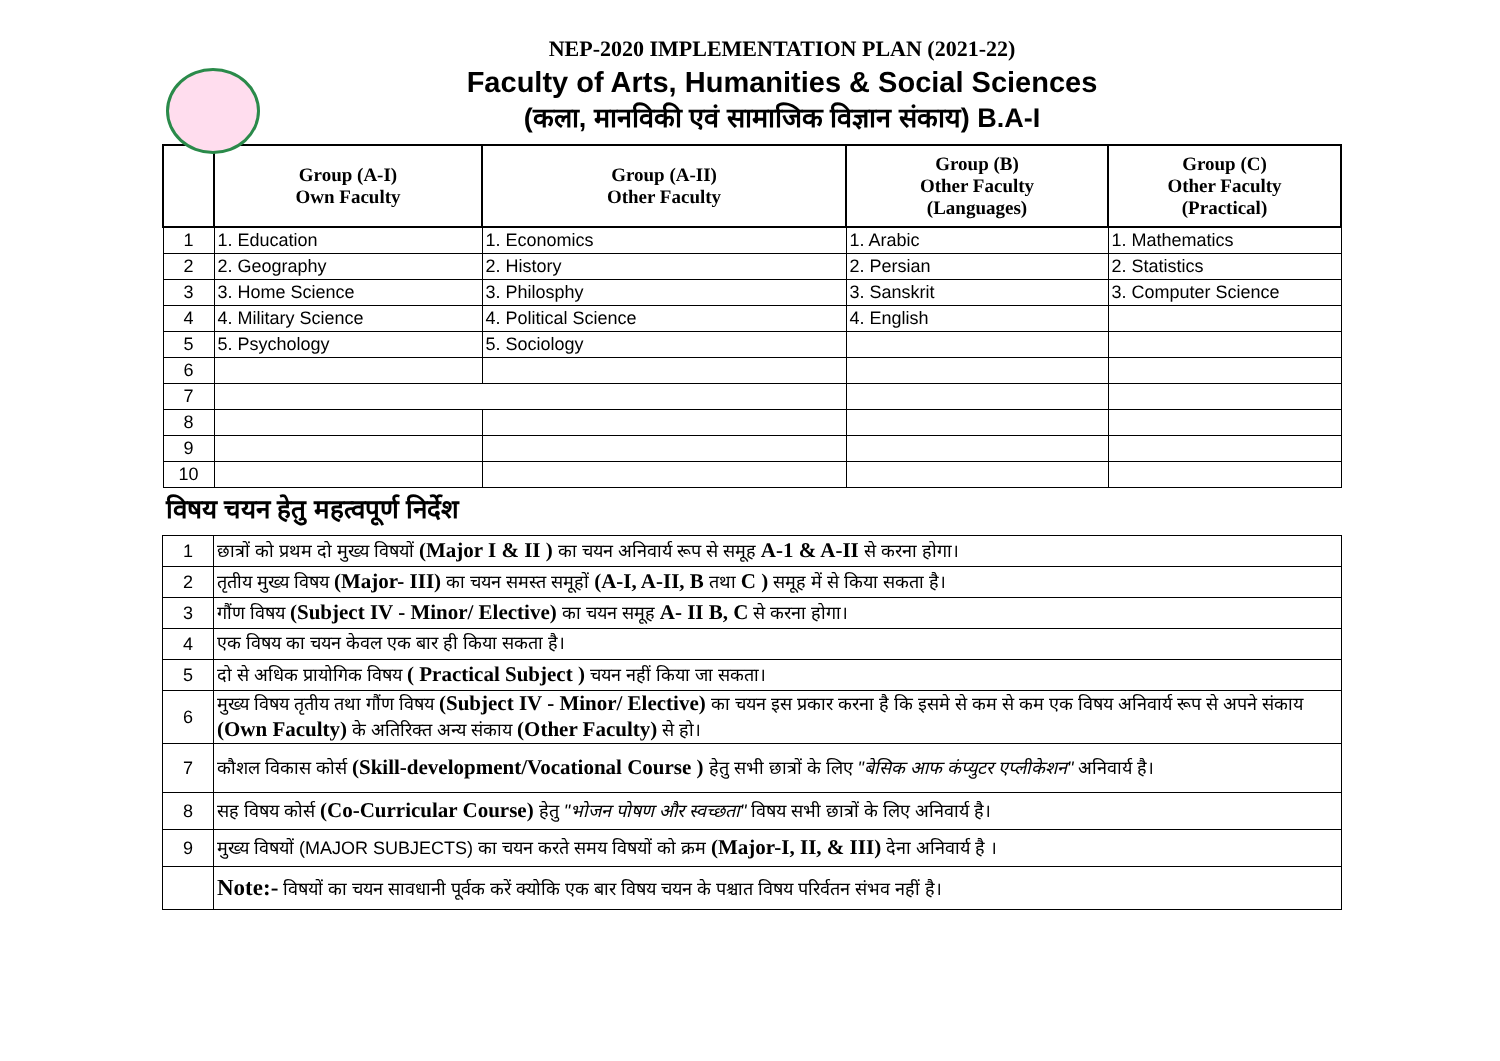NEP-2020 IMPLEMENTATION PLAN (2021-22)
Faculty of Arts, Humanities & Social Sciences
(कला, मानविकी एवं सामाजिक विज्ञान संकाय) B.A-I
| | Group (A-I) Own Faculty | Group (A-II) Other Faculty | Group (B) Other Faculty (Languages) | Group (C) Other Faculty (Practical) |
| --- | --- | --- | --- | --- |
| 1 | 1. Education | 1. Economics | 1. Arabic | 1. Mathematics |
| 2 | 2. Geography | 2. History | 2. Persian | 2. Statistics |
| 3 | 3. Home Science | 3. Philosphy | 3. Sanskrit | 3. Computer Science |
| 4 | 4. Military Science | 4. Political Science | 4. English | |
| 5 | 5. Psychology | 5. Sociology | | |
| 6 | | | | |
| 7 | | | | |
| 8 | | | | |
| 9 | | | | |
| 10 | | | | |
विषय चयन हेतु महत्वपूर्ण निर्देश
| 1 | छात्रों को प्रथम दो मुख्य विषयों (Major I & II ) का चयन अनिवार्य रूप से समूह A-1 & A-II से करना होगा। |
| 2 | तृतीय मुख्य विषय (Major- III) का चयन समस्त समूहों (A-I, A-II, B तथा C ) समूह में से किया सकता है। |
| 3 | गौंण विषय (Subject IV - Minor/ Elective) का चयन समूह A- II B, C से करना होगा। |
| 4 | एक विषय का चयन केवल एक बार ही किया सकता है। |
| 5 | दो से अधिक प्रायोगिक विषय ( Practical Subject ) चयन नहीं किया जा सकता। |
| 6 | मुख्य विषय तृतीय तथा गौंण विषय (Subject IV - Minor/ Elective) का चयन इस प्रकार करना है कि इसमे से कम से कम एक विषय अनिवार्य रूप से अपने संकाय (Own Faculty) के अतिरिक्त अन्य संकाय (Other Faculty) से हो। |
| 7 | कौशल विकास कोर्स (Skill-development/Vocational Course ) हेतु सभी छात्रों के लिए "बेसिक आफ कंप्युटर एप्लीकेशन" अनिवार्य है। |
| 8 | सह विषय कोर्स (Co-Curricular Course) हेतु "भोजन पोषण और स्वच्छता" विषय सभी छात्रों के लिए अनिवार्य है। |
| 9 | मुख्य विषयों (MAJOR SUBJECTS) का चयन करते समय विषयों को क्रम (Major-I, II, & III) देना अनिवार्य है । |
| | Note:- विषयों का चयन सावधानी पूर्वक करें क्योकि एक बार विषय चयन के पश्चात विषय परिर्वतन संभव नहीं है। |